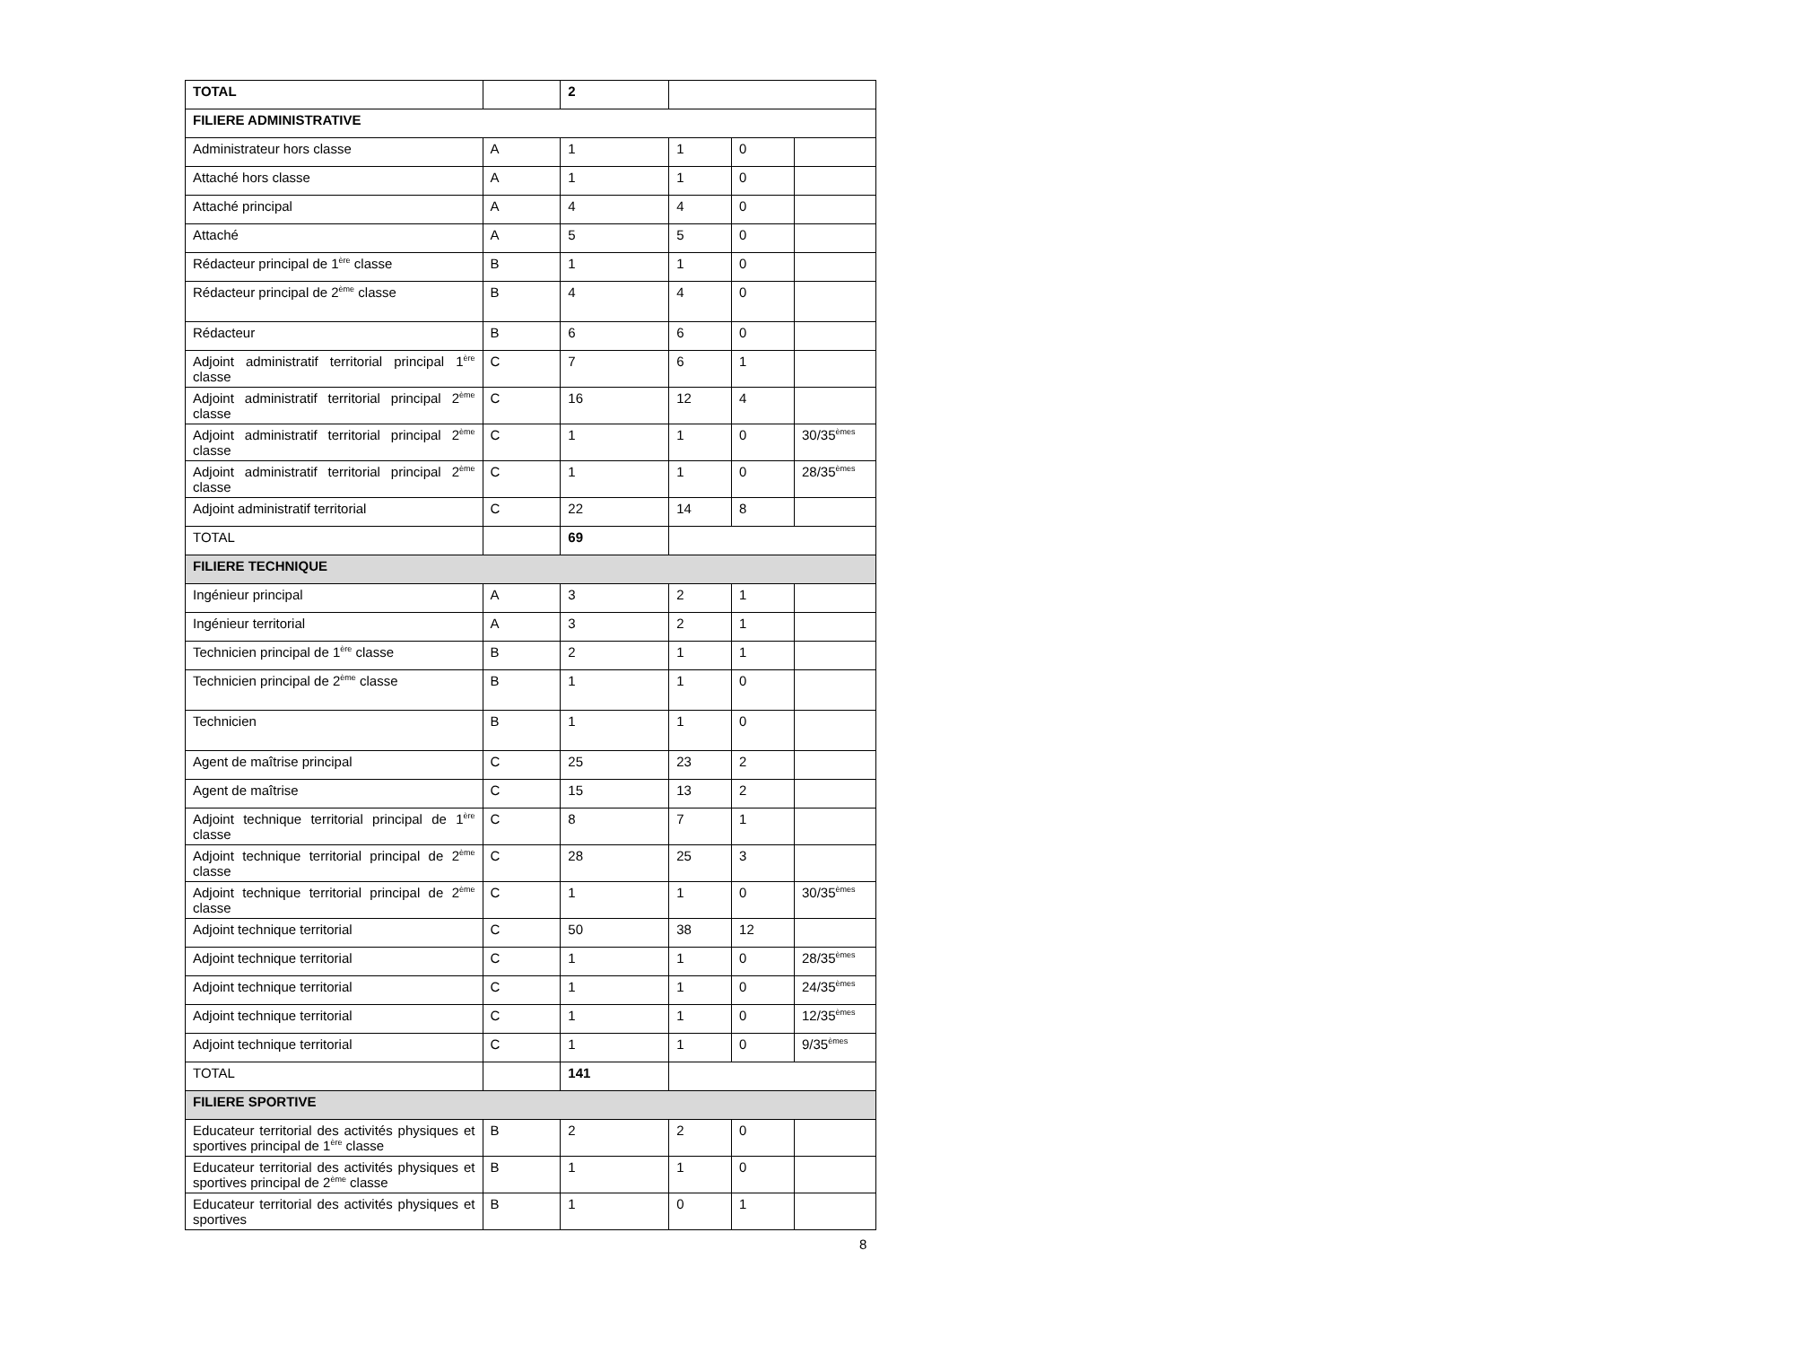| TOTAL | | 2 | | | |
| FILIERE ADMINISTRATIVE | | | | | |
| Administrateur hors classe | A | 1 | 1 | 0 | |
| Attaché hors classe | A | 1 | 1 | 0 | |
| Attaché principal | A | 4 | 4 | 0 | |
| Attaché | A | 5 | 5 | 0 | |
| Rédacteur principal de 1<sup>ère</sup> classe | B | 1 | 1 | 0 | |
| Rédacteur principal de 2<sup>ème</sup> classe | B | 4 | 4 | 0 | |
| Rédacteur | B | 6 | 6 | 0 | |
| Adjoint administratif territorial principal 1<sup>ère</sup> classe | C | 7 | 6 | 1 | |
| Adjoint administratif territorial principal 2<sup>ème</sup> classe | C | 16 | 12 | 4 | |
| Adjoint administratif territorial principal 2<sup>ème</sup> classe | C | 1 | 1 | 0 | 30/35<sup>èmes</sup> |
| Adjoint administratif territorial principal 2<sup>ème</sup> classe | C | 1 | 1 | 0 | 28/35<sup>èmes</sup> |
| Adjoint administratif territorial | C | 22 | 14 | 8 | |
| TOTAL | | 69 | | | |
| FILIERE TECHNIQUE | | | | | |
| Ingénieur principal | A | 3 | 2 | 1 | |
| Ingénieur territorial | A | 3 | 2 | 1 | |
| Technicien principal de 1<sup>ère</sup> classe | B | 2 | 1 | 1 | |
| Technicien principal de 2<sup>ème</sup> classe | B | 1 | 1 | 0 | |
| Technicien | B | 1 | 1 | 0 | |
| Agent de maîtrise principal | C | 25 | 23 | 2 | |
| Agent de maîtrise | C | 15 | 13 | 2 | |
| Adjoint technique territorial principal de 1<sup>ère</sup> classe | C | 8 | 7 | 1 | |
| Adjoint technique territorial principal de 2<sup>ème</sup> classe | C | 28 | 25 | 3 | |
| Adjoint technique territorial principal de 2<sup>ème</sup> classe | C | 1 | 1 | 0 | 30/35<sup>èmes</sup> |
| Adjoint technique territorial | C | 50 | 38 | 12 | |
| Adjoint technique territorial | C | 1 | 1 | 0 | 28/35<sup>èmes</sup> |
| Adjoint technique territorial | C | 1 | 1 | 0 | 24/35<sup>èmes</sup> |
| Adjoint technique territorial | C | 1 | 1 | 0 | 12/35<sup>èmes</sup> |
| Adjoint technique territorial | C | 1 | 1 | 0 | 9/35<sup>èmes</sup> |
| TOTAL | | 141 | | | |
| FILIERE SPORTIVE | | | | | |
| Educateur territorial des activités physiques et sportives principal de 1<sup>ère</sup> classe | B | 2 | 2 | 0 | |
| Educateur territorial des activités physiques et sportives principal de 2<sup>ème</sup> classe | B | 1 | 1 | 0 | |
| Educateur territorial des activités physiques et sportives | B | 1 | 0 | 1 | |
8